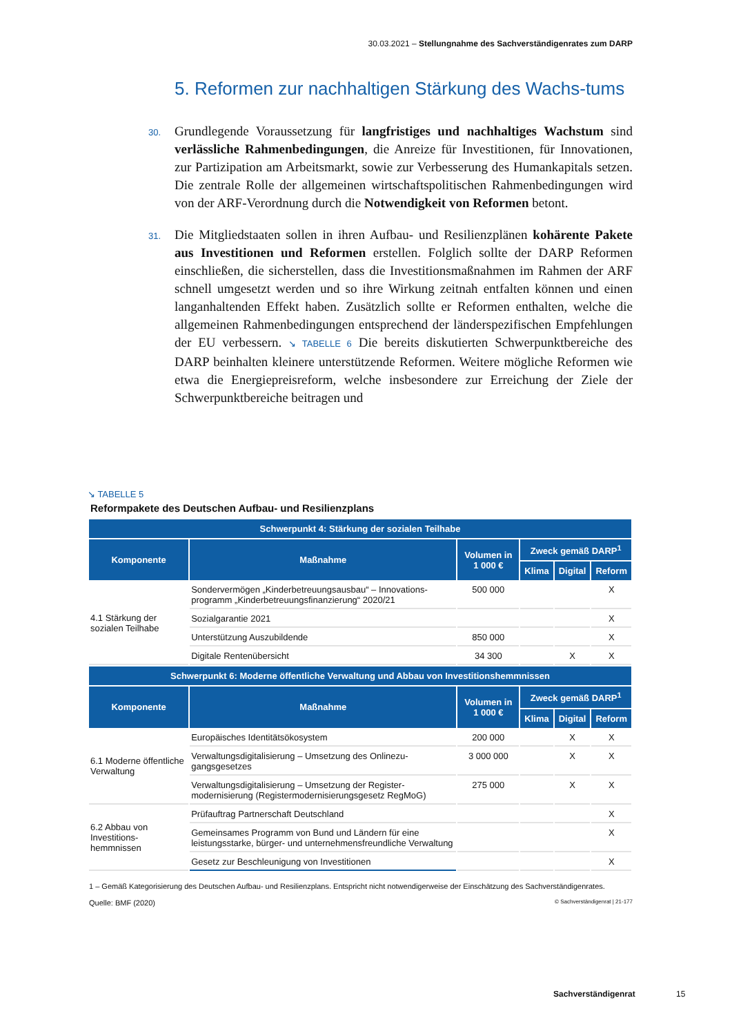30.03.2021 – Stellungnahme des Sachverständigenrates zum DARP
5. Reformen zur nachhaltigen Stärkung des Wachs-tums
30. Grundlegende Voraussetzung für langfristiges und nachhaltiges Wachstum sind verlässliche Rahmenbedingungen, die Anreize für Investitionen, für Innovationen, zur Partizipation am Arbeitsmarkt, sowie zur Verbesserung des Humankapitals setzen. Die zentrale Rolle der allgemeinen wirtschaftspolitischen Rahmenbedingungen wird von der ARF-Verordnung durch die Notwendigkeit von Reformen betont.
31. Die Mitgliedstaaten sollen in ihren Aufbau- und Resilienzplänen kohärente Pakete aus Investitionen und Reformen erstellen. Folglich sollte der DARP Reformen einschließen, die sicherstellen, dass die Investitionsmaßnahmen im Rahmen der ARF schnell umgesetzt werden und so ihre Wirkung zeitnah entfalten können und einen langanhaltenden Effekt haben. Zusätzlich sollte er Reformen enthalten, welche die allgemeinen Rahmenbedingungen entsprechend der länderspezifischen Empfehlungen der EU verbessern. ↘ TABELLE 6 Die bereits diskutierten Schwerpunktbereiche des DARP beinhalten kleinere unterstützende Reformen. Weitere mögliche Reformen wie etwa die Energiepreisreform, welche insbesondere zur Erreichung der Ziele der Schwerpunktbereiche beitragen und
↘ TABELLE 5
Reformpakete des Deutschen Aufbau- und Resilienzplans
| Schwerpunkt 4: Stärkung der sozialen Teilhabe | | | | | |
| --- | --- | --- | --- | --- | --- |
| Komponente | Maßnahme | Volumen in 1 000 € | Zweck gemäß DARP<sup>1</sup> | | |
| | | | Klima | Digital | Reform |
| 4.1 Stärkung der sozialen Teilhabe | Sondervermögen „Kinderbetreuungsausbau“ – Innovations-programm „Kinderbetreuungsfinanzierung“ 2020/21 | 500 000 | | | X |
| | Sozialgarantie 2021 | | | | X |
| | Unterstützung Auszubildende | 850 000 | | | X |
| | Digitale Rentenübersicht | 34 300 | | X | X |
| Schwerpunkt 6: Moderne öffentliche Verwaltung und Abbau von Investitionshemmnissen | | | | | |
| Komponente | Maßnahme | Volumen in 1 000 € | Zweck gemäß DARP<sup>1</sup> | | |
| | | | Klima | Digital | Reform |
| 6.1 Moderne öffentliche Verwaltung | Europäisches Identitätsökosystem | 200 000 | | X | X |
| | Verwaltungsdigitalisierung – Umsetzung des Onlinezu-gangsgesetzes | 3 000 000 | | X | X |
| | Verwaltungsdigitalisierung – Umsetzung der Register-modernisierung (Registermodernisierungsgesetz RegMoG) | 275 000 | | X | X |
| 6.2 Abbau von Investitions-hemmnissen | Prüfauftrag Partnerschaft Deutschland | | | | X |
| | Gemeinsames Programm von Bund und Ländern für eine leistungsstarke, bürger- und unternehmensfreundliche Verwaltung | | | | X |
| | Gesetz zur Beschleunigung von Investitionen | | | | X |
1 – Gemäß Kategorisierung des Deutschen Aufbau- und Resilienzplans. Entspricht nicht notwendigerweise der Einschätzung des Sachverständigenrates.
Quelle: BMF (2020) © Sachverständigenrat | 21-177
Sachverständigenrat 15